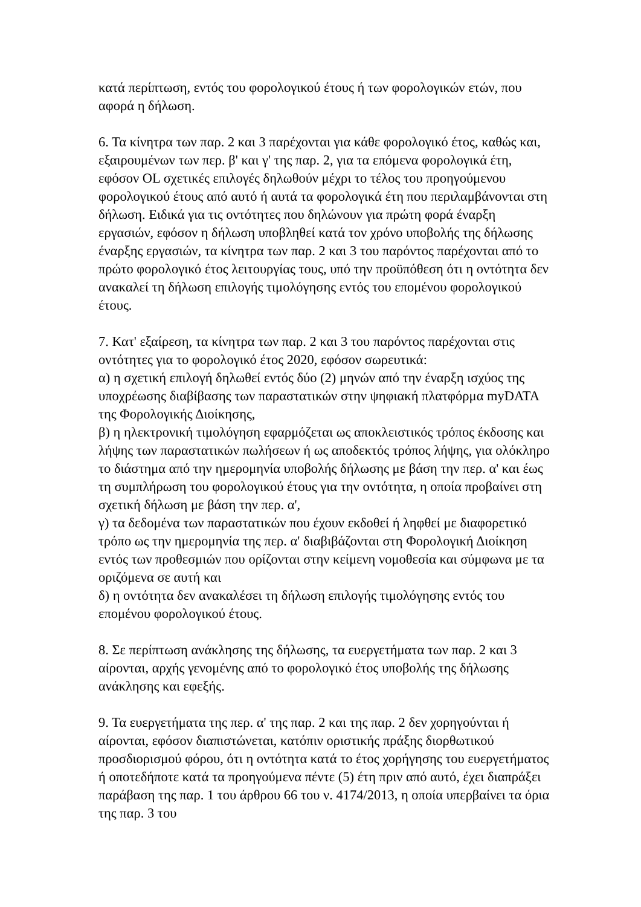κατά περίπτωση, εντός του φορολογικού έτους ή των φορολογικών ετών, που αφορά η δήλωση.
6. Τα κίνητρα των παρ. 2 και 3 παρέχονται για κάθε φορολογικό έτος, καθώς και, εξαιρουμένων των περ. β' και γ' της παρ. 2, για τα επόμενα φορολογικά έτη, εφόσον OL σχετικές επιλογές δηλωθούν μέχρι το τέλος του προηγούμενου φορολογικού έτους από αυτό ή αυτά τα φορολογικά έτη που περιλαμβάνονται στη δήλωση. Ειδικά για τις οντότητες που δηλώνουν για πρώτη φορά έναρξη εργασιών, εφόσον η δήλωση υποβληθεί κατά τον χρόνο υποβολής της δήλωσης έναρξης εργασιών, τα κίνητρα των παρ. 2 και 3 του παρόντος παρέχονται από το πρώτο φορολογικό έτος λειτουργίας τους, υπό την προϋπόθεση ότι η οντότητα δεν ανακαλεί τη δήλωση επιλογής τιμολόγησης εντός του επομένου φορολογικού έτους.
7. Κατ' εξαίρεση, τα κίνητρα των παρ. 2 και 3 του παρόντος παρέχονται στις οντότητες για το φορολογικό έτος 2020, εφόσον σωρευτικά:
α) η σχετική επιλογή δηλωθεί εντός δύο (2) μηνών από την έναρξη ισχύος της υποχρέωσης διαβίβασης των παραστατικών στην ψηφιακή πλατφόρμα myDATA της Φορολογικής Διοίκησης,
β) η ηλεκτρονική τιμολόγηση εφαρμόζεται ως αποκλειστικός τρόπος έκδοσης και λήψης των παραστατικών πωλήσεων ή ως αποδεκτός τρόπος λήψης, για ολόκληρο το διάστημα από την ημερομηνία υποβολής δήλωσης με βάση την περ. α' και έως τη συμπλήρωση του φορολογικού έτους για την οντότητα, η οποία προβαίνει στη σχετική δήλωση με βάση την περ. α',
γ) τα δεδομένα των παραστατικών που έχουν εκδοθεί ή ληφθεί με διαφορετικό τρόπο ως την ημερομηνία της περ. α' διαβιβάζονται στη Φορολογική Διοίκηση εντός των προθεσμιών που ορίζονται στην κείμενη νομοθεσία και σύμφωνα με τα οριζόμενα σε αυτή και
δ) η οντότητα δεν ανακαλέσει τη δήλωση επιλογής τιμολόγησης εντός του επομένου φορολογικού έτους.
8. Σε περίπτωση ανάκλησης της δήλωσης, τα ευεργετήματα των παρ. 2 και 3 αίρονται, αρχής γενομένης από το φορολογικό έτος υποβολής της δήλωσης ανάκλησης και εφεξής.
9. Τα ευεργετήματα της περ. α' της παρ. 2 και της παρ. 2 δεν χορηγούνται ή αίρονται, εφόσον διαπιστώνεται, κατόπιν οριστικής πράξης διορθωτικού προσδιορισμού φόρου, ότι η οντότητα κατά το έτος χορήγησης του ευεργετήματος ή οποτεδήποτε κατά τα προηγούμενα πέντε (5) έτη πριν από αυτό, έχει διαπράξει παράβαση της παρ. 1 του άρθρου 66 του ν. 4174/2013, η οποία υπερβαίνει τα όρια της παρ. 3 του